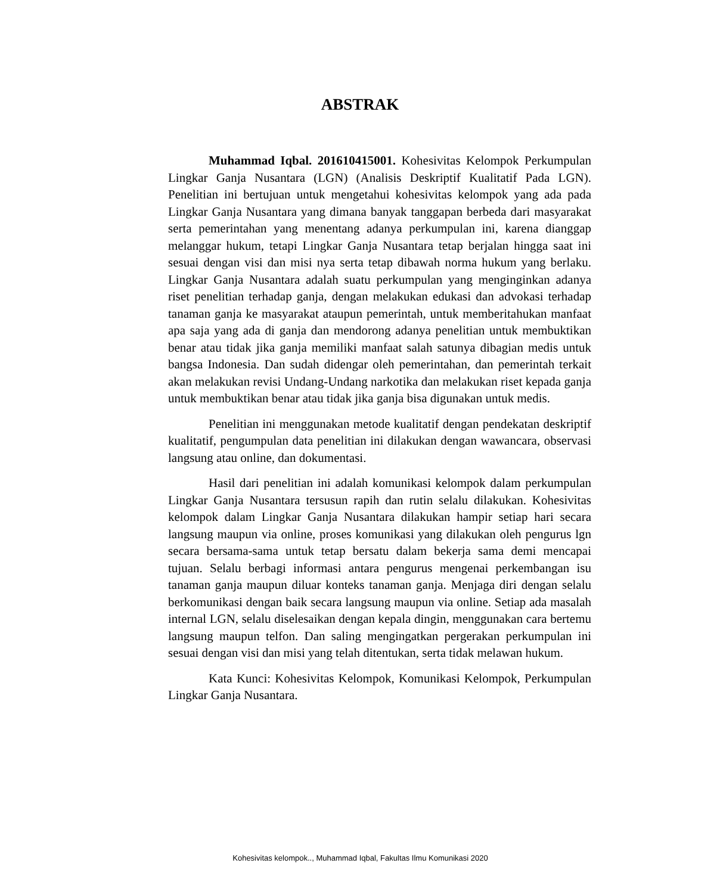ABSTRAK
Muhammad Iqbal. 201610415001. Kohesivitas Kelompok Perkumpulan Lingkar Ganja Nusantara (LGN) (Analisis Deskriptif Kualitatif Pada LGN). Penelitian ini bertujuan untuk mengetahui kohesivitas kelompok yang ada pada Lingkar Ganja Nusantara yang dimana banyak tanggapan berbeda dari masyarakat serta pemerintahan yang menentang adanya perkumpulan ini, karena dianggap melanggar hukum, tetapi Lingkar Ganja Nusantara tetap berjalan hingga saat ini sesuai dengan visi dan misi nya serta tetap dibawah norma hukum yang berlaku. Lingkar Ganja Nusantara adalah suatu perkumpulan yang menginginkan adanya riset penelitian terhadap ganja, dengan melakukan edukasi dan advokasi terhadap tanaman ganja ke masyarakat ataupun pemerintah, untuk memberitahukan manfaat apa saja yang ada di ganja dan mendorong adanya penelitian untuk membuktikan benar atau tidak jika ganja memiliki manfaat salah satunya dibagian medis untuk bangsa Indonesia. Dan sudah didengar oleh pemerintahan, dan pemerintah terkait akan melakukan revisi Undang-Undang narkotika dan melakukan riset kepada ganja untuk membuktikan benar atau tidak jika ganja bisa digunakan untuk medis.
Penelitian ini menggunakan metode kualitatif dengan pendekatan deskriptif kualitatif, pengumpulan data penelitian ini dilakukan dengan wawancara, observasi langsung atau online, dan dokumentasi.
Hasil dari penelitian ini adalah komunikasi kelompok dalam perkumpulan Lingkar Ganja Nusantara tersusun rapih dan rutin selalu dilakukan. Kohesivitas kelompok dalam Lingkar Ganja Nusantara dilakukan hampir setiap hari secara langsung maupun via online, proses komunikasi yang dilakukan oleh pengurus lgn secara bersama-sama untuk tetap bersatu dalam bekerja sama demi mencapai tujuan. Selalu berbagi informasi antara pengurus mengenai perkembangan isu tanaman ganja maupun diluar konteks tanaman ganja. Menjaga diri dengan selalu berkomunikasi dengan baik secara langsung maupun via online. Setiap ada masalah internal LGN, selalu diselesaikan dengan kepala dingin, menggunakan cara bertemu langsung maupun telfon. Dan saling mengingatkan pergerakan perkumpulan ini sesuai dengan visi dan misi yang telah ditentukan, serta tidak melawan hukum.
Kata Kunci: Kohesivitas Kelompok, Komunikasi Kelompok, Perkumpulan Lingkar Ganja Nusantara.
Kohesivitas kelompok.., Muhammad Iqbal, Fakultas Ilmu Komunikasi 2020